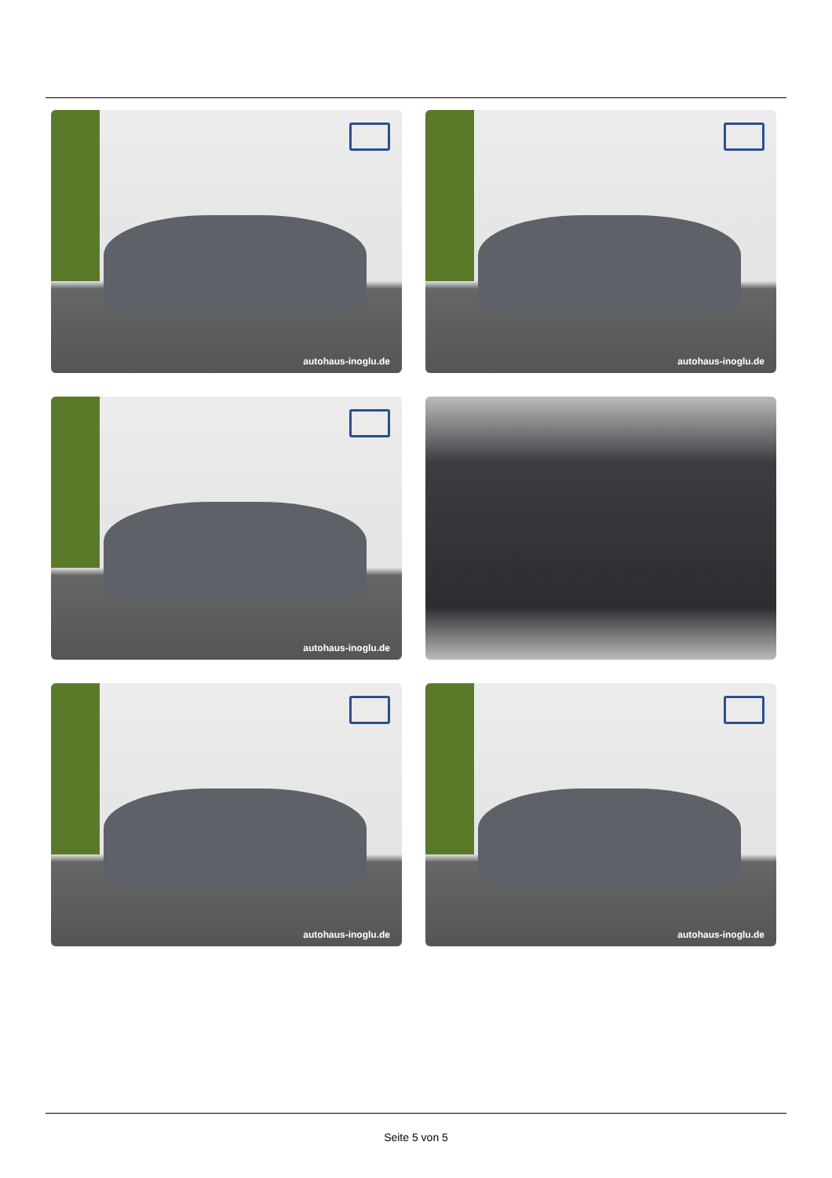autohaus-inoglu.de
autohaus-inoglu.de
autohaus-inoglu.de
autohaus-inoglu.de
autohaus-inoglu.de
Seite 5 von 5